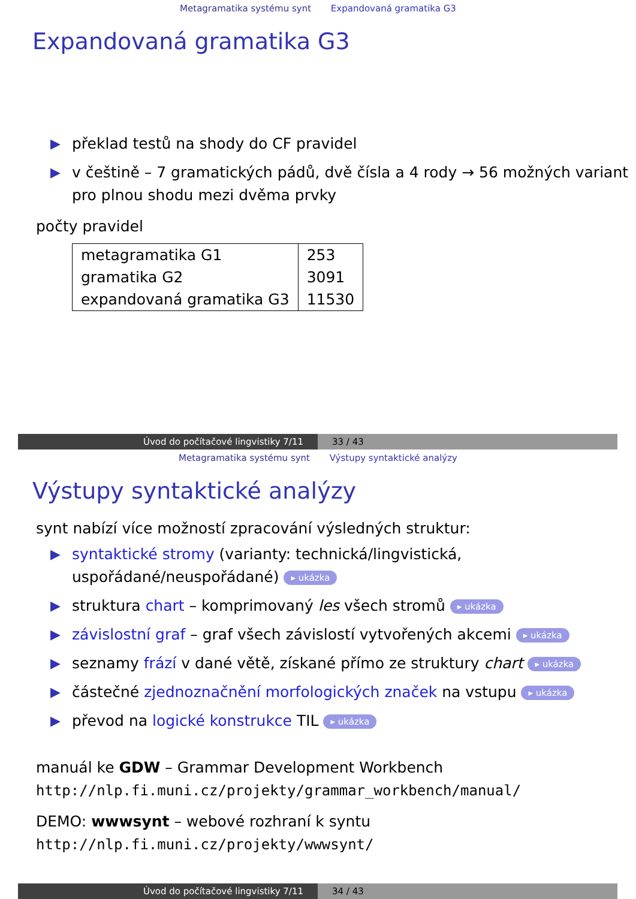Metagramatika systému synt Expandovaná gramatika G3
Expandovaná gramatika G3
▶ překlad testů na shody do CF pravidel
▶ v češtině – 7 gramatických pádů, dvě čísla a 4 rody → 56 možných variant pro plnou shodu mezi dvěma prvky
počty pravidel
| metagramatika G1 | 253 |
| gramatika G2 | 3091 |
| expandovaná gramatika G3 | 11530 |
Úvod do počítačové lingvistiky 7/11 33 / 43
Metagramatika systému synt Výstupy syntaktické analýzy
Výstupy syntaktické analýzy
synt nabízí více možností zpracování výsledných struktur:
▶ syntaktické stromy (varianty: technická/lingvistická, uspořádané/neuspořádané) ▸ ukázka
▶ struktura chart – komprimovaný les všech stromů ▸ ukázka
▶ závislostní graf – graf všech závislostí vytvořených akcemi ▸ ukázka
▶ seznamy frází v dané větě, získané přímo ze struktury chart ▸ ukázka
▶ částečné zjednoznačnění morfologických značek na vstupu ▸ ukázka
▶ převod na logické konstrukce TIL ▸ ukázka
manuál ke GDW – Grammar Development Workbench
http://nlp.fi.muni.cz/projekty/grammar_workbench/manual/
DEMO: wwwsynt – webové rozhraní k syntu
http://nlp.fi.muni.cz/projekty/wwwsynt/
Úvod do počítačové lingvistiky 7/11 34 / 43